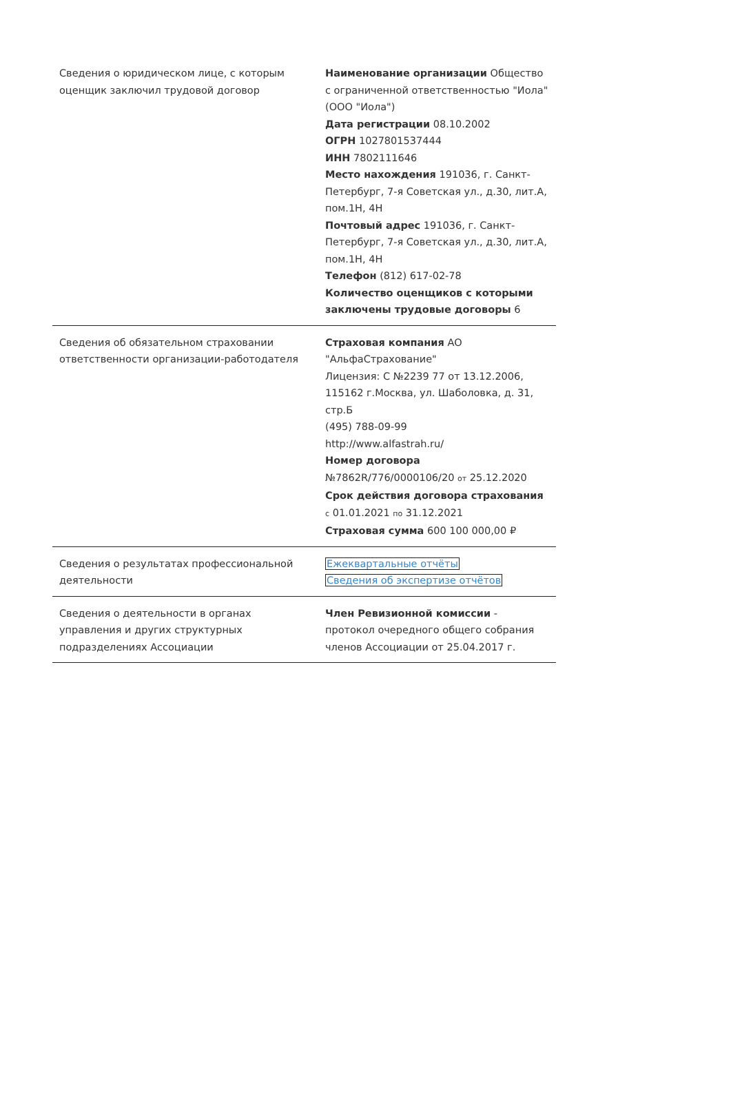| Сведения о юридическом лице, с которым оценщик заключил трудовой договор | Наименование организации Общество с ограниченной ответственностью "Иола" (ООО "Иола") Дата регистрации 08.10.2002 ОГРН 1027801537444 ИНН 7802111646 Место нахождения 191036, г. Санкт-Петербург, 7-я Советская ул., д.30, лит.А, пом.1Н, 4Н Почтовый адрес 191036, г. Санкт-Петербург, 7-я Советская ул., д.30, лит.А, пом.1Н, 4Н Телефон (812) 617-02-78 Количество оценщиков с которыми заключены трудовые договоры 6 |
| Сведения об обязательном страховании ответственности организации-работодателя | Страховая компания АО "АльфаСтрахование" Лицензия: С №2239 77 от 13.12.2006, 115162 г.Москва, ул. Шаболовка, д. 31, стр.Б (495) 788-09-99 http://www.alfastrah.ru/ Номер договора №7862R/776/0000106/20 от 25.12.2020 Срок действия договора страхования с 01.01.2021 по 31.12.2021 Страховая сумма 600 100 000,00 ₽ |
| Сведения о результатах профессиональной деятельности | Ежеквартальные отчёты Сведения об экспертизе отчётов |
| Сведения о деятельности в органах управления и других структурных подразделениях Ассоциации | Член Ревизионной комиссии - протокол очередного общего собрания членов Ассоциации от 25.04.2017 г. |